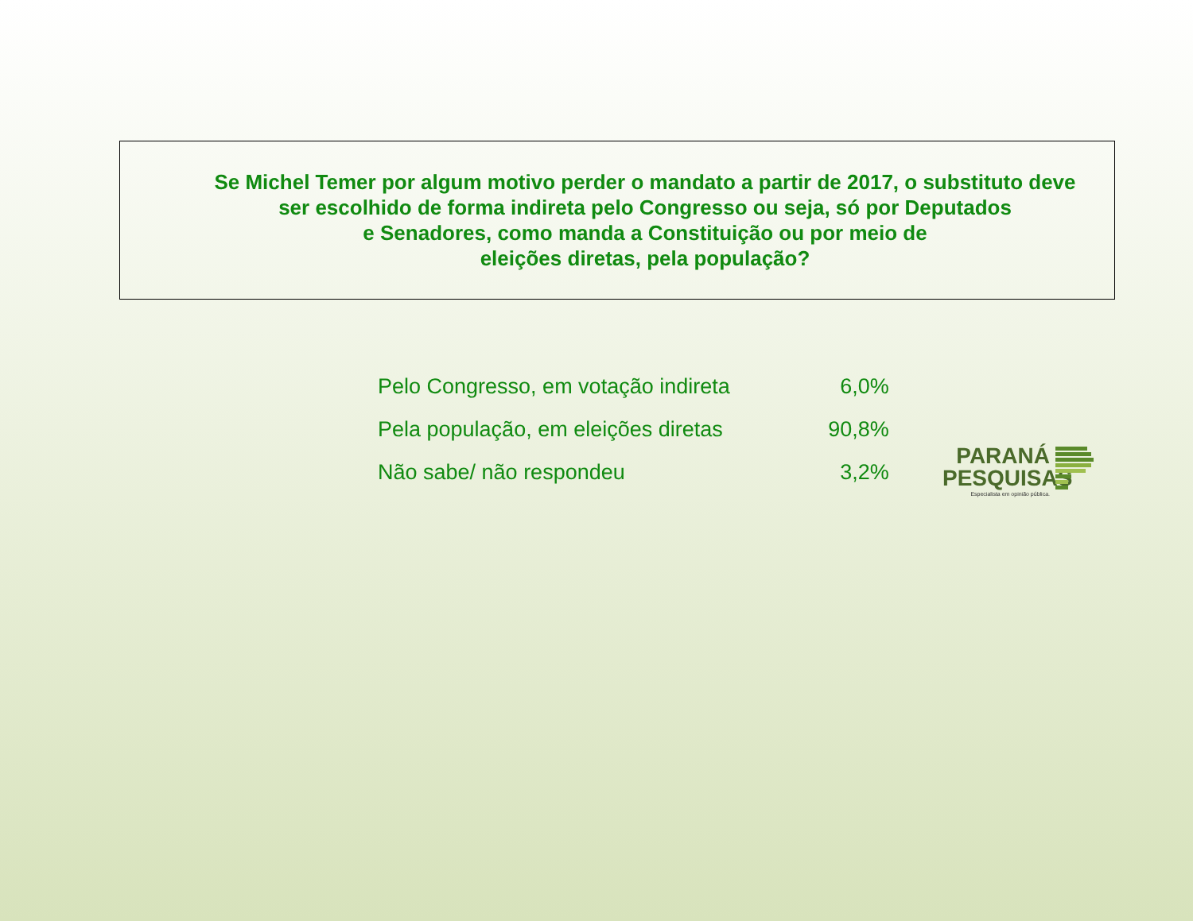Se Michel Temer por algum motivo perder o mandato a partir de 2017, o substituto deve ser escolhido de forma indireta pelo Congresso ou seja, só por Deputados
e Senadores, como manda a Constituição ou por meio de
eleições diretas, pela população?
| Pelo Congresso, em votação indireta | 6,0% |
| Pela população, em eleições diretas | 90,8% |
| Não sabe/ não respondeu | 3,2% |
PARANÁ
PESQUISAS
Especialista em opinião pública.